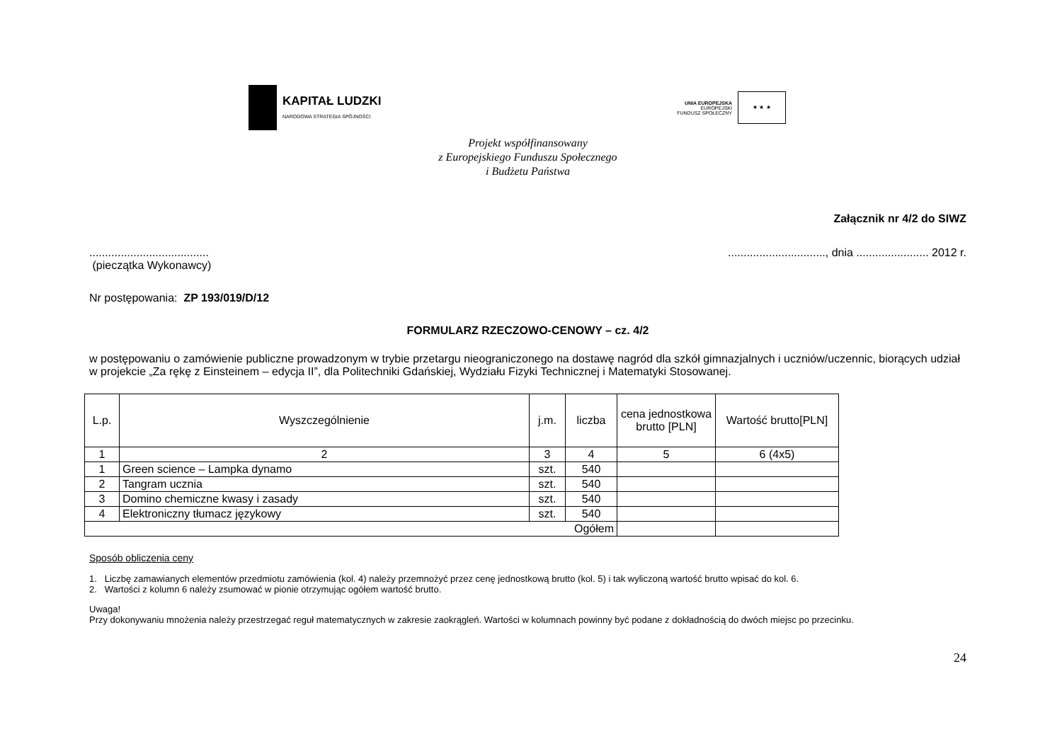KAPITAŁ LUDZKI
NARODOWA STRATEGIA SPÓJNOŚCI
UNIA EUROPEJSKA
EUROPEJSKI
FUNDUSZ SPOŁECZNY
★ ★ ★
Projekt współfinansowany
z Europejskiego Funduszu Społecznego
i Budżetu Państwa
Załącznik nr 4/2 do SIWZ
......................................
(pieczątka Wykonawcy)
..............................., dnia ....................... 2012 r.
Nr postępowania: ZP 193/019/D/12
FORMULARZ RZECZOWO-CENOWY – cz. 4/2
w postępowaniu o zamówienie publiczne prowadzonym w trybie przetargu nieograniczonego na dostawę nagród dla szkół gimnazjalnych i uczniów/uczennic, biorących udział w projekcie „Za rękę z Einsteinem – edycja II”, dla Politechniki Gdańskiej, Wydziału Fizyki Technicznej i Matematyki Stosowanej.
| L.p. | Wyszczególnienie | j.m. | liczba | cena jednostkowa brutto [PLN] | Wartość brutto[PLN] |
| --- | --- | --- | --- | --- | --- |
| 1 | 2 | 3 | 4 | 5 | 6 (4x5) |
| 1 | Green science – Lampka dynamo | szt. | 540 | | |
| 2 | Tangram ucznia | szt. | 540 | | |
| 3 | Domino chemiczne kwasy i zasady | szt. | 540 | | |
| 4 | Elektroniczny tłumacz językowy | szt. | 540 | | |
| Ogółem | | | | | |
Sposób obliczenia ceny
1. Liczbę zamawianych elementów przedmiotu zamówienia (kol. 4) należy przemnożyć przez cenę jednostkową brutto (kol. 5) i tak wyliczoną wartość brutto wpisać do kol. 6.
2. Wartości z kolumn 6 należy zsumować w pionie otrzymując ogółem wartość brutto.
Uwaga!
Przy dokonywaniu mnożenia należy przestrzegać reguł matematycznych w zakresie zaokrągleń. Wartości w kolumnach powinny być podane z dokładnością do dwóch miejsc po przecinku.
24